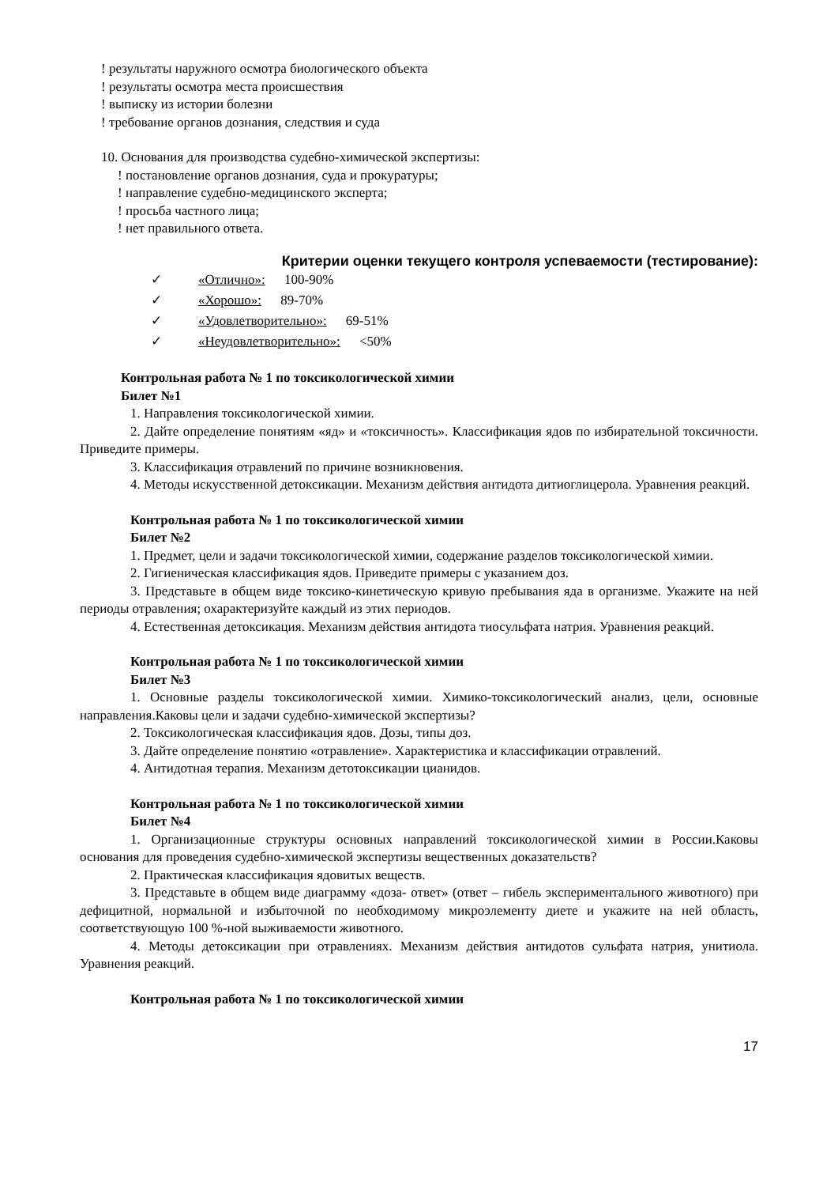! результаты наружного осмотра биологического объекта
! результаты осмотра места происшествия
! выписку из истории болезни
! требование органов дознания, следствия и суда
10. Основания для производства судебно-химической экспертизы:
! постановление органов дознания, суда и прокуратуры;
! направление судебно-медицинского эксперта;
! просьба частного лица;
! нет правильного ответа.
Критерии оценки текущего контроля успеваемости (тестирование):
✓ «Отлично»: 100-90%
✓ «Хорошо»: 89-70%
✓ «Удовлетворительно»: 69-51%
✓ «Неудовлетворительно»: <50%
Контрольная работа № 1 по токсикологической химии
Билет №1
1. Направления токсикологической химии.
2. Дайте определение понятиям «яд» и «токсичность». Классификация ядов по избирательной токсичности. Приведите примеры.
3. Классификация отравлений по причине возникновения.
4. Методы искусственной детоксикации. Механизм действия антидота дитиоглицерола. Уравнения реакций.
Контрольная работа № 1 по токсикологической химии
Билет №2
1. Предмет, цели и задачи токсикологической химии, содержание разделов токсикологической химии.
2. Гигиеническая классификация ядов. Приведите примеры с указанием доз.
3. Представьте в общем виде токсико-кинетическую кривую пребывания яда в организме. Укажите на ней периоды отравления; охарактеризуйте каждый из этих периодов.
4. Естественная детоксикация. Механизм действия антидота тиосульфата натрия. Уравнения реакций.
Контрольная работа № 1 по токсикологической химии
Билет №3
1. Основные разделы токсикологической химии. Химико-токсикологический анализ, цели, основные направления.Каковы цели и задачи судебно-химической экспертизы?
2. Токсикологическая классификация ядов. Дозы, типы доз.
3. Дайте определение понятию «отравление». Характеристика и классификации отравлений.
4. Антидотная терапия. Механизм детотоксикации цианидов.
Контрольная работа № 1 по токсикологической химии
Билет №4
1. Организационные структуры основных направлений токсикологической химии в России.Каковы основания для проведения судебно-химической экспертизы вещественных доказательств?
2. Практическая классификация ядовитых веществ.
3. Представьте в общем виде диаграмму «доза- ответ» (ответ – гибель экспериментального животного) при дефицитной, нормальной и избыточной по необходимому микроэлементу диете и укажите на ней область, соответствующую 100 %-ной выживаемости животного.
4. Методы детоксикации при отравлениях. Механизм действия антидотов сульфата натрия, унитиола. Уравнения реакций.
Контрольная работа № 1 по токсикологической химии
17